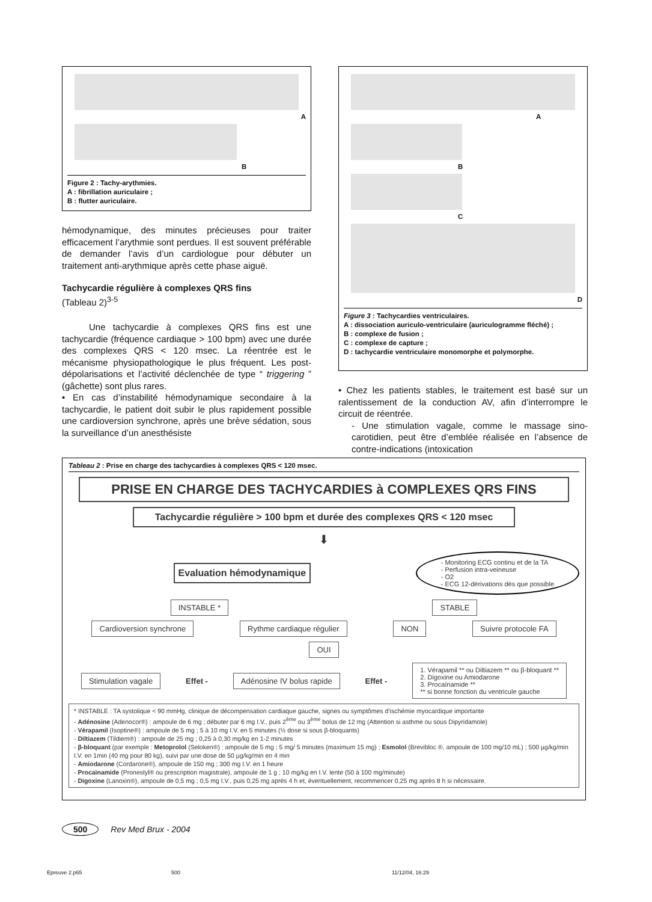A
B
Figure 2 : Tachy-arythmies.
A : fibrillation auriculaire ;
B : flutter auriculaire.
hémodynamique, des minutes précieuses pour traiter efficacement l’arythmie sont perdues. Il est souvent préférable de demander l’avis d’un cardiologue pour débuter un traitement anti-arythmique après cette phase aiguë.
Tachycardie régulière à complexes QRS fins
(Tableau 2)<sup>3-5</sup>
Une tachycardie à complexes QRS fins est une tachycardie (fréquence cardiaque > 100 bpm) avec une durée des complexes QRS < 120 msec. La réentrée est le mécanisme physiopathologique le plus fréquent. Les post-dépolarisations et l’activité déclenchée de type “ triggering ” (gâchette) sont plus rares.
• En cas d’instabilité hémodynamique secondaire à la tachycardie, le patient doit subir le plus rapidement possible une cardioversion synchrone, après une brève sédation, sous la surveillance d’un anesthésiste
A
B
C
D
Figure 3 : Tachycardies ventriculaires.
A : dissociation auriculo-ventriculaire (auriculogramme fléché) ;
B : complexe de fusion ;
C : complexe de capture ;
D : tachycardie ventriculaire monomorphe et polymorphe.
• Chez les patients stables, le traitement est basé sur un ralentissement de la conduction AV, afin d’interrompre le circuit de réentrée.
- Une stimulation vagale, comme le massage sino-carotidien, peut être d’emblée réalisée en l’absence de contre-indications (intoxication
Tableau 2 : Prise en charge des tachycardies à complexes QRS < 120 msec.
PRISE EN CHARGE DES TACHYCARDIES à COMPLEXES QRS FINS
Tachycardie régulière > 100 bpm et durée des complexes QRS < 120 msec
⬇
Evaluation hémodynamique
- Monitoring ECG continu et de la TA
- Perfusion intra-veineuse
- O2
- ECG 12-dérivations dès que possible
INSTABLE * STABLE
Cardioversion synchrone Rythme cardiaque régulier NON Suivre protocole FA
OUI
Stimulation vagale Effet - Adénosine IV bolus rapide Effet - 1. Vérapamil ** ou Diltiazem ** ou β-bloquant **
2. Digoxine ou Amiodarone
3. Procaïnamide **
** si bonne fonction du ventricule gauche
* INSTABLE : TA systolique < 90 mmHg, clinique de décompensation cardiaque gauche, signes ou symptômes d’ischémie myocardique importante
- Adénosine (Adenocor®) : ampoule de 6 mg ; débuter par 6 mg I.V., puis 2<sup>ème</sup> ou 3<sup>ème</sup> bolus de 12 mg (Attention si asthme ou sous Dipyridamole)
- Vérapamil (Isoptine®) : ampoule de 5 mg ; 5 à 10 mg I.V. en 5 minutes (½ dose si sous β-bloquants)
- Diltiazem (Tildiem®) : ampoule de 25 mg ; 0,25 à 0,30 mg/kg en 1-2 minutes
- β-bloquant (par exemple : Metoprolol (Seloken®) : ampoule de 5 mg ; 5 mg/ 5 minutes (maximum 15 mg) ; Esmolol (Brevibloc ®, ampoule de 100 mg/10 mL) ; 500 µg/kg/min I.V. en 1min (40 mg pour 80 kg), suivi par une dose de 50 µg/kg/min en 4 min
- Amiodarone (Cordarone®), ampoule de 150 mg ; 300 mg I.V. en 1 heure
- Procaïnamide (Pronestyl® ou prescription magistrale), ampoule de 1 g ; 10 mg/kg en I.V. lente (50 à 100 mg/minute)
- Digoxine (Lanoxin®), ampoule de 0,5 mg ; 0,5 mg I.V., puis 0,25 mg après 4 h et, éventuellement, recommencer 0,25 mg après 8 h si nécessaire.
500 Rev Med Brux - 2004
Epreuve 2.p65 500 11/12/04, 16:29